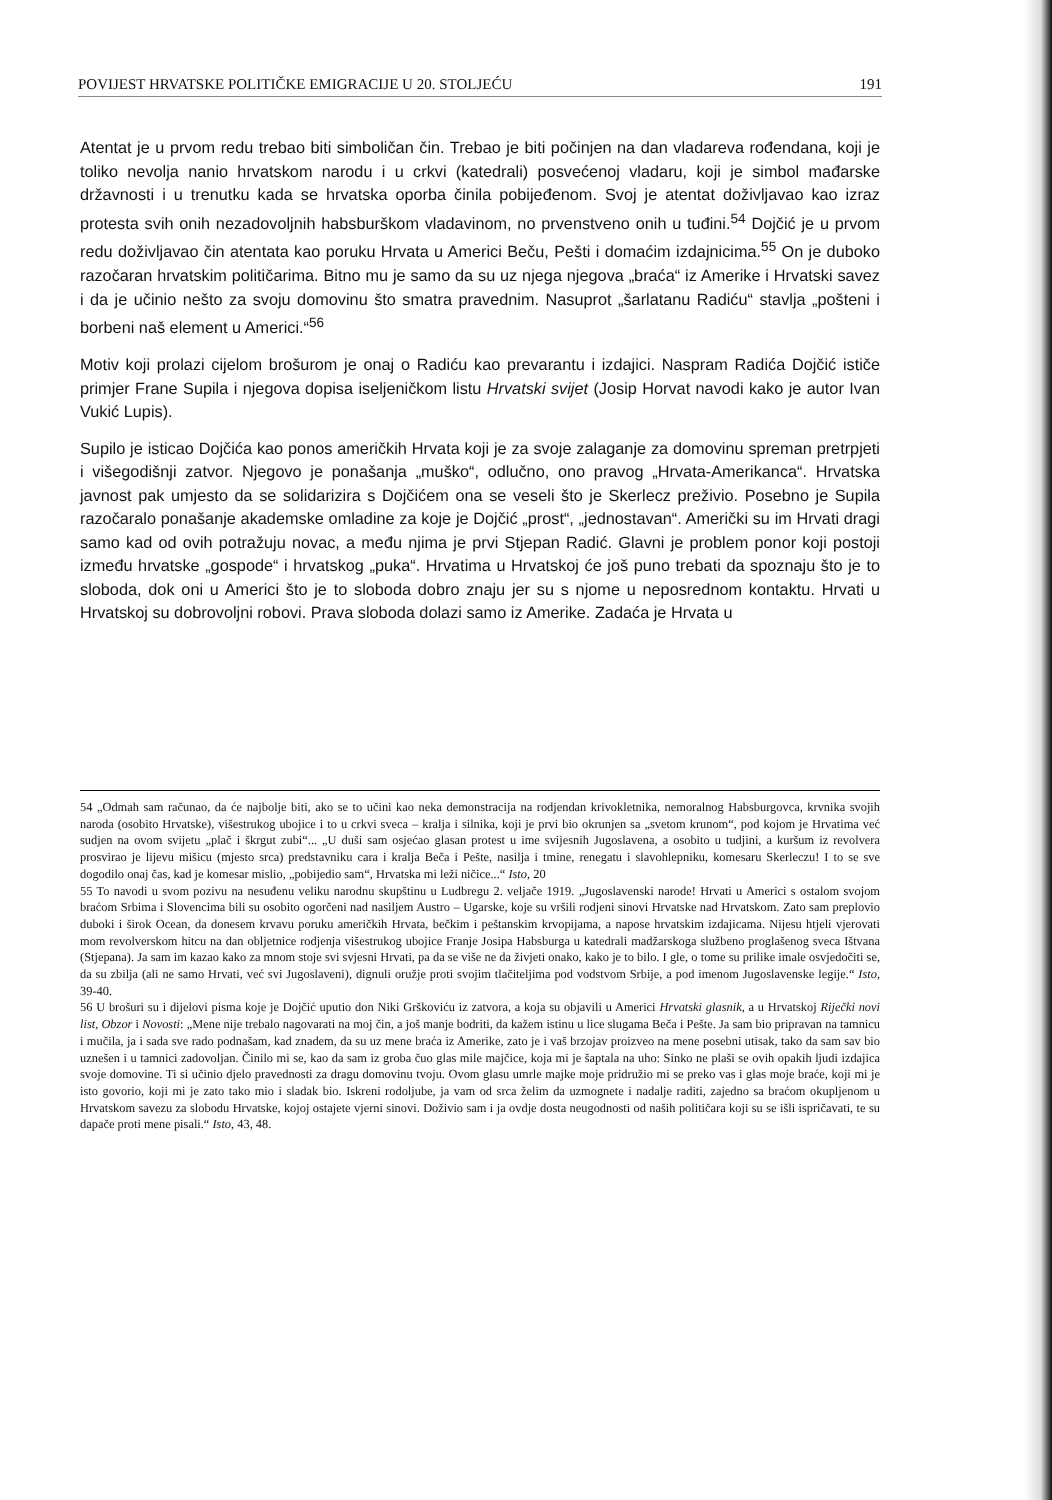POVIJEST HRVATSKE POLITIČKE EMIGRACIJE U 20. STOLJEĆU 191
Atentat je u prvom redu trebao biti simboličan čin. Trebao je biti počinjen na dan vladareva rođendana, koji je toliko nevolja nanio hrvatskom narodu i u crkvi (katedrali) posvećenoj vladaru, koji je simbol mađarske državnosti i u trenutku kada se hrvatska oporba činila pobijeđenom. Svoj je atentat doživljavao kao izraz protesta svih onih nezadovoljnih habsburškom vladavinom, no prvenstveno onih u tuđini.<sup>54</sup> Dojčić je u prvom redu doživljavao čin atentata kao poruku Hrvata u Americi Beču, Pešti i domaćim izdajnicima.<sup>55</sup> On je duboko razočaran hrvatskim političarima. Bitno mu je samo da su uz njega njegova „braća“ iz Amerike i Hrvatski savez i da je učinio nešto za svoju domovinu što smatra pravednim. Nasuprot „šarlatanu Radiću“ stavlja „pošteni i borbeni naš element u Americi.“<sup>56</sup>
Motiv koji prolazi cijelom brošurom je onaj o Radiću kao prevarantu i izdajici. Naspram Radića Dojčić ističe primjer Frane Supila i njegova dopisa iseljeničkom listu Hrvatski svijet (Josip Horvat navodi kako je autor Ivan Vukić Lupis).
Supilo je isticao Dojčića kao ponos američkih Hrvata koji je za svoje zalaganje za domovinu spreman pretrpjeti i višegodišnji zatvor. Njegovo je ponašanja „muško“, odlučno, ono pravog „Hrvata-Amerikanca“. Hrvatska javnost pak umjesto da se solidarizira s Dojčićem ona se veseli što je Skerlecz preživio. Posebno je Supila razočaralo ponašanje akademske omladine za koje je Dojčić „prost“, „jednostavan“. Američki su im Hrvati dragi samo kad od ovih potražuju novac, a među njima je prvi Stjepan Radić. Glavni je problem ponor koji postoji između hrvatske „gospode“ i hrvatskog „puka“. Hrvatima u Hrvatskoj će još puno trebati da spoznaju što je to sloboda, dok oni u Americi što je to sloboda dobro znaju jer su s njome u neposrednom kontaktu. Hrvati u Hrvatskoj su dobrovoljni robovi. Prava sloboda dolazi samo iz Amerike. Zadaća je Hrvata u
54 „Odmah sam računao, da će najbolje biti, ako se to učini kao neka demonstracija na rodjendan krivokletnika, nemoralnog Habsburgovca, krvnika svojih naroda (osobito Hrvatske), višestrukog ubojice i to u crkvi sveca – kralja i silnika, koji je prvi bio okrunjen sa „svetom krunom“, pod kojom je Hrvatima već sudjen na ovom svijetu „plač i škrgut zubi“... „U duši sam osjećao glasan protest u ime svijesnih Jugoslavena, a osobito u tudjini, a kuršum iz revolvera prosvirao je lijevu mišicu (mjesto srca) predstavniku cara i kralja Beča i Pešte, nasilja i tmine, renegatu i slavohlepniku, komesaru Skerleczu! I to se sve dogodilo onaj čas, kad je komesar mislio, „pobijedio sam“, Hrvatska mi leži ničice...“ Isto, 20
55 To navodi u svom pozivu na nesuđenu veliku narodnu skupštinu u Ludbregu 2. veljače 1919. „Jugoslavenski narode! Hrvati u Americi s ostalom svojom braćom Srbima i Slovencima bili su osobito ogorčeni nad nasiljem Austro – Ugarske, koje su vršili rodjeni sinovi Hrvatske nad Hrvatskom. Zato sam preplovio duboki i širok Ocean, da donesem krvavu poruku američkih Hrvata, bečkim i peštanskim krvopijama, a napose hrvatskim izdajicama. Nijesu htjeli vjerovati mom revolverskom hitcu na dan obljetnice rodjenja višestrukog ubojice Franje Josipa Habsburga u katedrali madžarskoga službeno proglašenog sveca Ištvana (Stjepana). Ja sam im kazao kako za mnom stoje svi svjesni Hrvati, pa da se više ne da živjeti onako, kako je to bilo. I gle, o tome su prilike imale osvjedočiti se, da su zbilja (ali ne samo Hrvati, već svi Jugoslaveni), dignuli oružje proti svojim tlačiteljima pod vodstvom Srbije, a pod imenom Jugoslavenske legije.“ Isto, 39-40.
56 U brošuri su i dijelovi pisma koje je Dojčić uputio don Niki Grškoviću iz zatvora, a koja su objavili u Americi Hrvatski glasnik, a u Hrvatskoj Riječki novi list, Obzor i Novosti: „Mene nije trebalo nagovarati na moj čin, a još manje bodriti, da kažem istinu u lice slugama Beča i Pešte. Ja sam bio pripravan na tamnicu i mučila, ja i sada sve rado podnašam, kad znadem, da su uz mene braća iz Amerike, zato je i vaš brzojav proizveo na mene posebni utisak, tako da sam sav bio uznešen i u tamnici zadovoljan. Činilo mi se, kao da sam iz groba čuo glas mile majčice, koja mi je šaptala na uho: Sinko ne plaši se ovih opakih ljudi izdajica svoje domovine. Ti si učinio djelo pravednosti za dragu domovinu tvoju. Ovom glasu umrle majke moje pridružio mi se preko vas i glas moje braće, koji mi je isto govorio, koji mi je zato tako mio i sladak bio. Iskreni rodoljube, ja vam od srca želim da uzmognete i nadalje raditi, zajedno sa braćom okupljenom u Hrvatskom savezu za slobodu Hrvatske, kojoj ostajete vjerni sinovi. Doživio sam i ja ovdje dosta neugodnosti od naših političara koji su se išli ispričavati, te su dapače proti mene pisali.“ Isto, 43, 48.